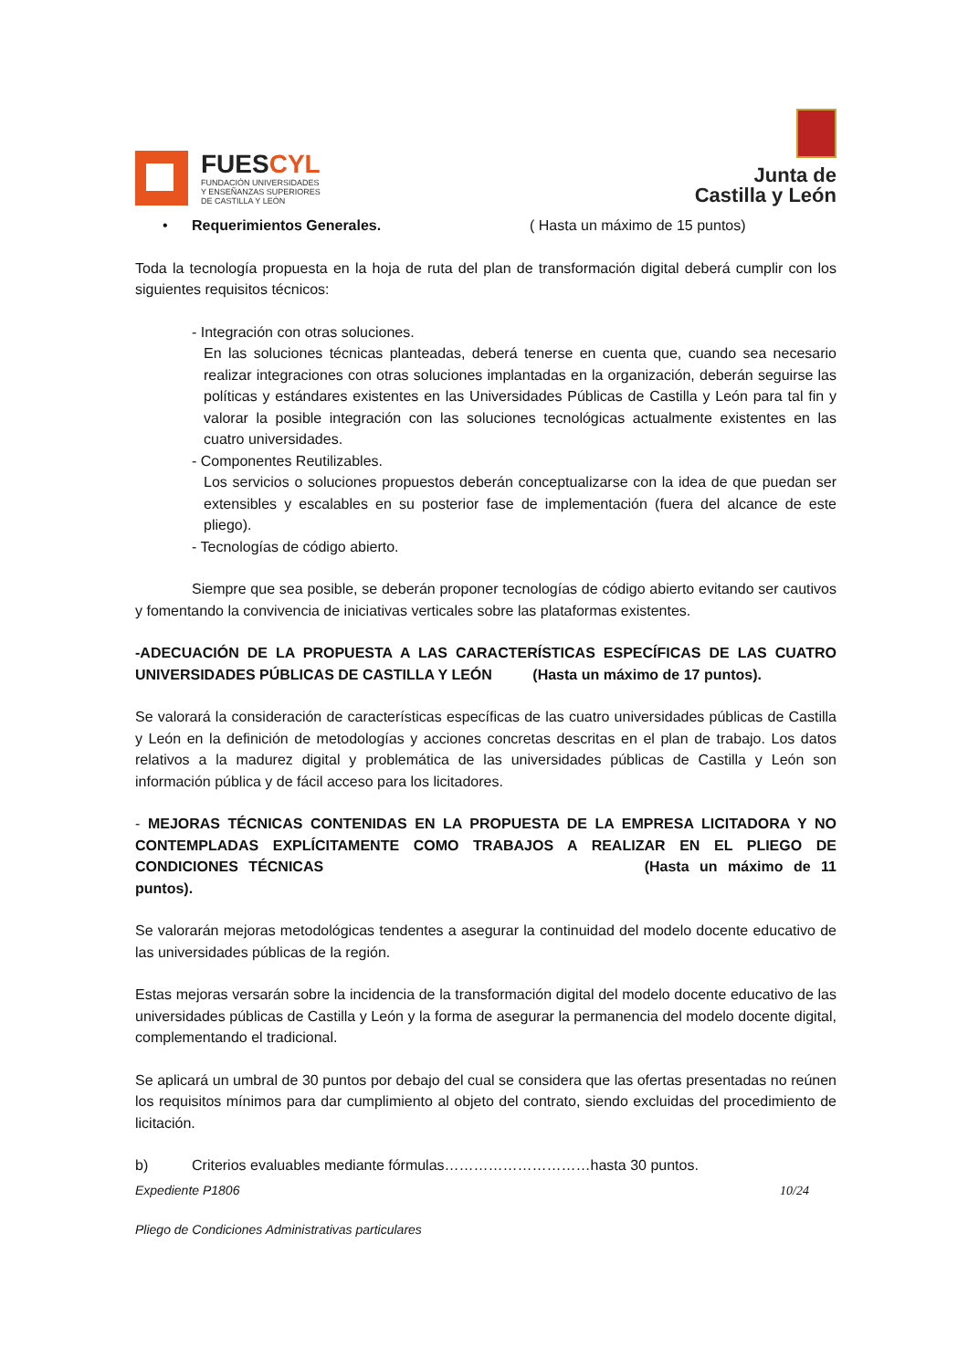FUESCYL
FUNDACIÓN UNIVERSIDADES
Y ENSEÑANZAS SUPERIORES
DE CASTILLA Y LEÓN
Junta de
Castilla y León
• Requerimientos Generales. ( Hasta un máximo de 15 puntos)
Toda la tecnología propuesta en la hoja de ruta del plan de transformación digital deberá cumplir con los siguientes requisitos técnicos:
- Integración con otras soluciones.
En las soluciones técnicas planteadas, deberá tenerse en cuenta que, cuando sea necesario realizar integraciones con otras soluciones implantadas en la organización, deberán seguirse las políticas y estándares existentes en las Universidades Públicas de Castilla y León para tal fin y valorar la posible integración con las soluciones tecnológicas actualmente existentes en las cuatro universidades.
- Componentes Reutilizables.
Los servicios o soluciones propuestos deberán conceptualizarse con la idea de que puedan ser extensibles y escalables en su posterior fase de implementación (fuera del alcance de este pliego).
- Tecnologías de código abierto.
Siempre que sea posible, se deberán proponer tecnologías de código abierto evitando ser cautivos y fomentando la convivencia de iniciativas verticales sobre las plataformas existentes.
-ADECUACIÓN DE LA PROPUESTA A LAS CARACTERÍSTICAS ESPECÍFICAS DE LAS CUATRO UNIVERSIDADES PÚBLICAS DE CASTILLA Y LEÓN (Hasta un máximo de 17 puntos).
Se valorará la consideración de características específicas de las cuatro universidades públicas de Castilla y León en la definición de metodologías y acciones concretas descritas en el plan de trabajo. Los datos relativos a la madurez digital y problemática de las universidades públicas de Castilla y León son información pública y de fácil acceso para los licitadores.
- MEJORAS TÉCNICAS CONTENIDAS EN LA PROPUESTA DE LA EMPRESA LICITADORA Y NO CONTEMPLADAS EXPLÍCITAMENTE COMO TRABAJOS A REALIZAR EN EL PLIEGO DE CONDICIONES TÉCNICAS (Hasta un máximo de 11 puntos).
Se valorarán mejoras metodológicas tendentes a asegurar la continuidad del modelo docente educativo de las universidades públicas de la región.
Estas mejoras versarán sobre la incidencia de la transformación digital del modelo docente educativo de las universidades públicas de Castilla y León y la forma de asegurar la permanencia del modelo docente digital, complementando el tradicional.
Se aplicará un umbral de 30 puntos por debajo del cual se considera que las ofertas presentadas no reúnen los requisitos mínimos para dar cumplimiento al objeto del contrato, siendo excluidas del procedimiento de licitación.
b) Criterios evaluables mediante fórmulas…………………………hasta 30 puntos.
Expediente P1806 10/24
Pliego de Condiciones Administrativas particulares